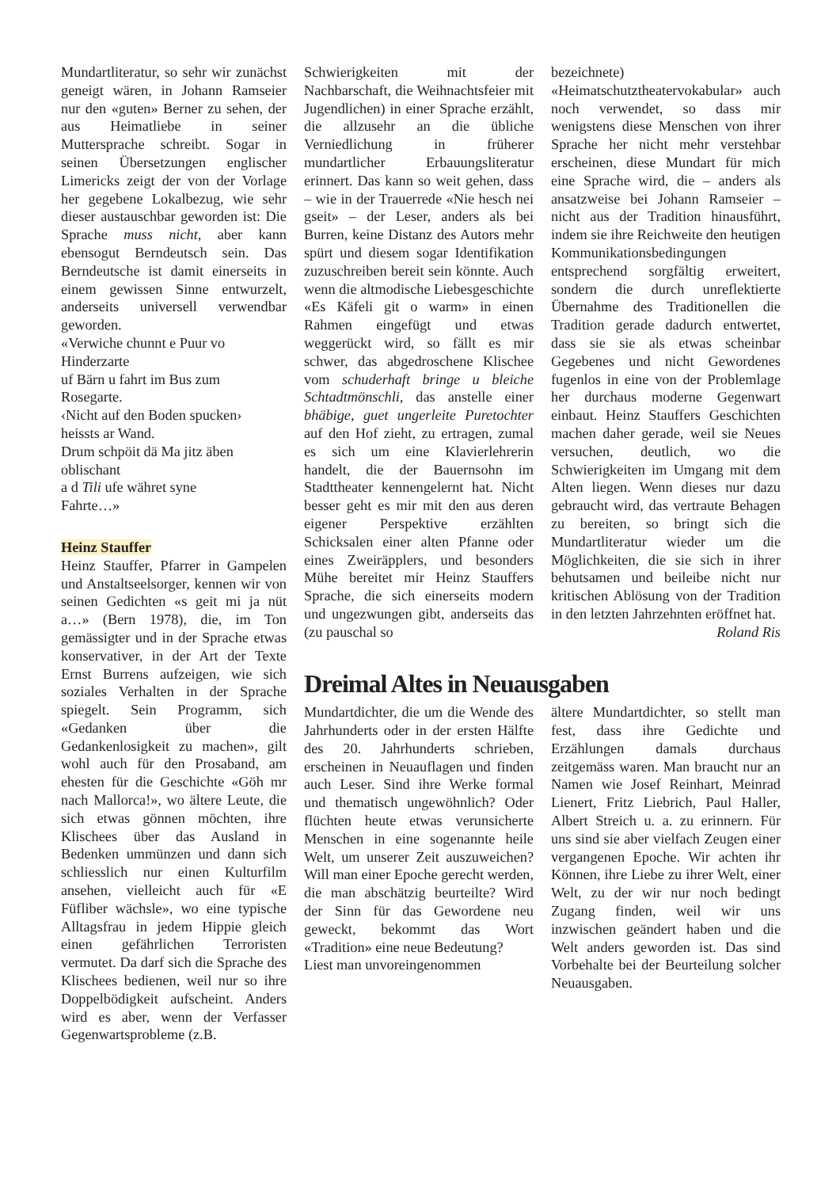Mundartliteratur, so sehr wir zunächst geneigt wären, in Johann Ramseier nur den «guten» Berner zu sehen, der aus Heimatliebe in seiner Muttersprache schreibt. Sogar in seinen Übersetzungen englischer Limericks zeigt der von der Vorlage her gegebene Lokalbezug, wie sehr dieser austauschbar geworden ist: Die Sprache muss nicht, aber kann ebensogut Berndeutsch sein. Das Berndeutsche ist damit einerseits in einem gewissen Sinne entwurzelt, anderseits universell verwendbar geworden.
«Verwiche chunnt e Puur vo
Hinderzarte
uf Bärn u fahrt im Bus zum
Rosegarte.
‹Nicht auf den Boden spucken›
heissts ar Wand.
Drum schpöit dä Ma jitz äben
oblischant
a d Tili ufe währet syne
Fahrte…»
Heinz Stauffer
Heinz Stauffer, Pfarrer in Gampelen und Anstaltseelsorger, kennen wir von seinen Gedichten «s geit mi ja nüt a…» (Bern 1978), die, im Ton gemässigter und in der Sprache etwas konservativer, in der Art der Texte Ernst Burrens aufzeigen, wie sich soziales Verhalten in der Sprache spiegelt. Sein Programm, sich «Gedanken über die Gedankenlosigkeit zu machen», gilt wohl auch für den Prosaband, am ehesten für die Geschichte «Göh mr nach Mallorca!», wo ältere Leute, die sich etwas gönnen möchten, ihre Klischees über das Ausland in Bedenken ummünzen und dann sich schliesslich nur einen Kulturfilm ansehen, vielleicht auch für «E Füfliber wächsle», wo eine typische Alltagsfrau in jedem Hippie gleich einen gefährlichen Terroristen vermutet. Da darf sich die Sprache des Klischees bedienen, weil nur so ihre Doppelbödigkeit aufscheint. Anders wird es aber, wenn der Verfasser Gegenwartsprobleme (z.B.
Schwierigkeiten mit der Nachbarschaft, die Weihnachtsfeier mit Jugendlichen) in einer Sprache erzählt, die allzusehr an die übliche Verniedlichung in früherer mundartlicher Erbauungsliteratur erinnert. Das kann so weit gehen, dass – wie in der Trauerrede «Nie hesch nei gseit» – der Leser, anders als bei Burren, keine Distanz des Autors mehr spürt und diesem sogar Identifikation zuzuschreiben bereit sein könnte. Auch wenn die altmodische Liebesgeschichte «Es Käfeli git o warm» in einen Rahmen eingefügt und etwas weggerückt wird, so fällt es mir schwer, das abgedroschene Klischee vom schuderhaft bringe u bleiche Schtadtmönschli, das anstelle einer bhäbige, guet ungerleite Puretochter auf den Hof zieht, zu ertragen, zumal es sich um eine Klavierlehrerin handelt, die der Bauernsohn im Stadttheater kennengelernt hat. Nicht besser geht es mir mit den aus deren eigener Perspektive erzählten Schicksalen einer alten Pfanne oder eines Zweiräpplers, und besonders Mühe bereitet mir Heinz Stauffers Sprache, die sich einerseits modern und ungezwungen gibt, anderseits das (zu pauschal so
bezeichnete) «Heimatschutztheatervokabular» auch noch verwendet, so dass mir wenigstens diese Menschen von ihrer Sprache her nicht mehr verstehbar erscheinen, diese Mundart für mich eine Sprache wird, die – anders als ansatzweise bei Johann Ramseier – nicht aus der Tradition hinausführt, indem sie ihre Reichweite den heutigen Kommunikationsbedingungen entsprechend sorgfältig erweitert, sondern die durch unreflektierte Übernahme des Traditionellen die Tradition gerade dadurch entwertet, dass sie sie als etwas scheinbar Gegebenes und nicht Gewordenes fugenlos in eine von der Problemlage her durchaus moderne Gegenwart einbaut. Heinz Stauffers Geschichten machen daher gerade, weil sie Neues versuchen, deutlich, wo die Schwierigkeiten im Umgang mit dem Alten liegen. Wenn dieses nur dazu gebraucht wird, das vertraute Behagen zu bereiten, so bringt sich die Mundartliteratur wieder um die Möglichkeiten, die sie sich in ihrer behutsamen und beileibe nicht nur kritischen Ablösung von der Tradition in den letzten Jahrzehnten eröffnet hat.
Roland Ris
Dreimal Altes in Neuausgaben
Mundartdichter, die um die Wende des Jahrhunderts oder in der ersten Hälfte des 20. Jahrhunderts schrieben, erscheinen in Neuauflagen und finden auch Leser. Sind ihre Werke formal und thematisch ungewöhnlich? Oder flüchten heute etwas verunsicherte Menschen in eine sogenannte heile Welt, um unserer Zeit auszuweichen? Will man einer Epoche gerecht werden, die man abschätzig beurteilte? Wird der Sinn für das Gewordene neu geweckt, bekommt das Wort «Tradition» eine neue Bedeutung?
Liest man unvoreingenommen
ältere Mundartdichter, so stellt man fest, dass ihre Gedichte und Erzählungen damals durchaus zeitgemäss waren. Man braucht nur an Namen wie Josef Reinhart, Meinrad Lienert, Fritz Liebrich, Paul Haller, Albert Streich u. a. zu erinnern. Für uns sind sie aber vielfach Zeugen einer vergangenen Epoche. Wir achten ihr Können, ihre Liebe zu ihrer Welt, einer Welt, zu der wir nur noch bedingt Zugang finden, weil wir uns inzwischen geändert haben und die Welt anders geworden ist. Das sind Vorbehalte bei der Beurteilung solcher Neuausgaben.